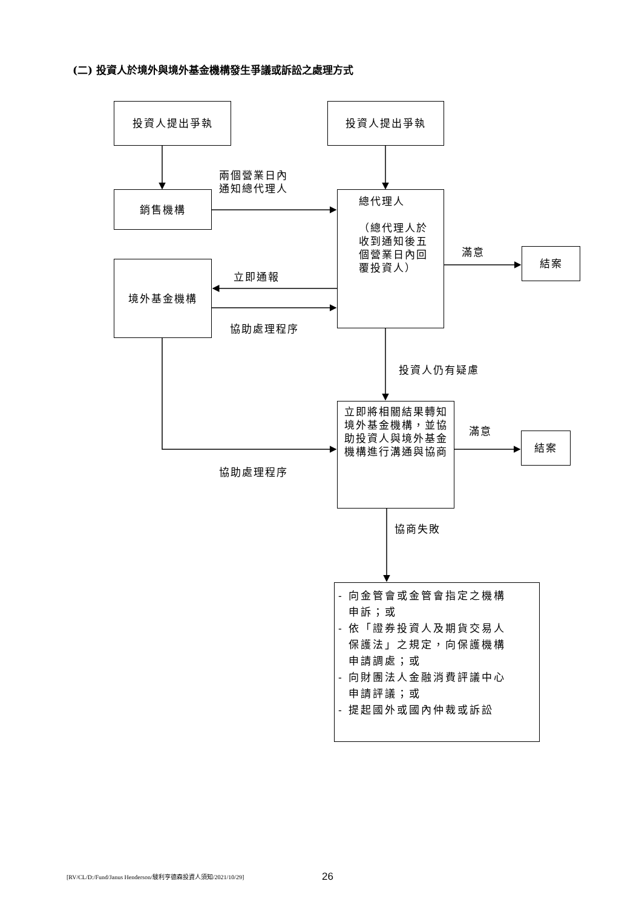(二) 投資人於境外與境外基金機構發生爭議或訴訟之處理方式
投資人提出爭執 投資人提出爭執
兩個營業日內
通知總代理人
銷售機構
總代理人
（總代理人於
收到通知後五
個營業日內回
覆投資人）
滿意 結案
境外基金機構
立即通報
協助處理程序
投資人仍有疑慮
立即將相關結果轉知境外基金機構，並協助投資人與境外基金機構進行溝通與協商
滿意 結案
協助處理程序
協商失敗
- 向金管會或金管會指定之機構
申訴；或
- 依「證券投資人及期貨交易人
保護法」之規定，向保護機構
申請調處；或
- 向財團法人金融消費評議中心
申請評議；或
- 提起國外或國內仲裁或訴訟
[RV/CL/D:/Fund/Janus Henderson/駿利亨德森投資人須知/2021/10/29]
26